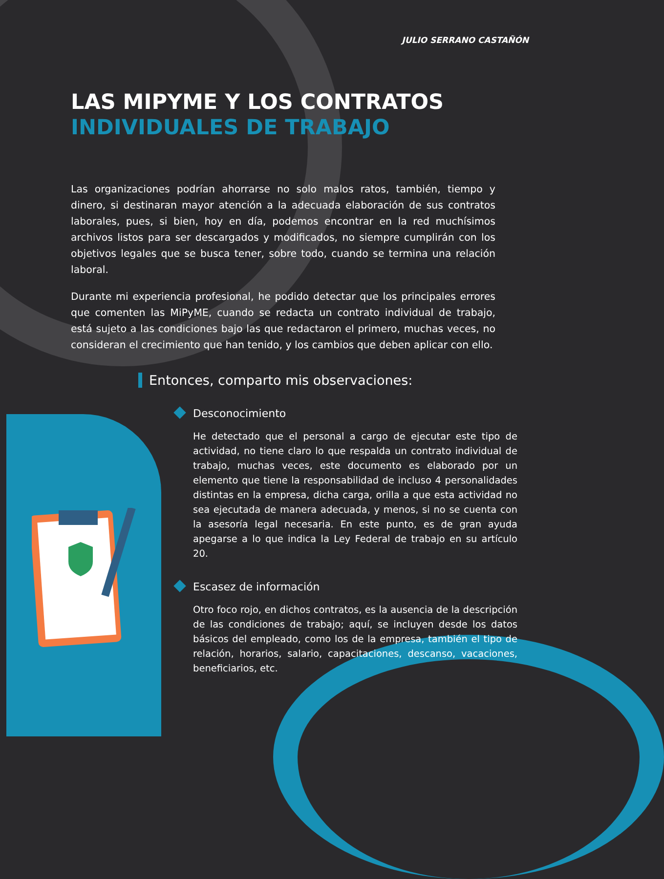JULIO SERRANO CASTAÑÓN
LAS MIPYME Y LOS CONTRATOS
INDIVIDUALES DE TRABAJO
Las organizaciones podrían ahorrarse no solo malos ratos, también, tiempo y dinero, si destinaran mayor atención a la adecuada elaboración de sus contratos laborales, pues, si bien, hoy en día, podemos encontrar en la red muchísimos archivos listos para ser descargados y modificados, no siempre cumplirán con los objetivos legales que se busca tener, sobre todo, cuando se termina una relación laboral.
Durante mi experiencia profesional, he podido detectar que los principales errores que comenten las MiPyME, cuando se redacta un contrato individual de trabajo, está sujeto a las condiciones bajo las que redactaron el primero, muchas veces, no consideran el crecimiento que han tenido, y los cambios que deben aplicar con ello.
Entonces, comparto mis observaciones:
Desconocimiento
He detectado que el personal a cargo de ejecutar este tipo de actividad, no tiene claro lo que respalda un contrato individual de trabajo, muchas veces, este documento es elaborado por un elemento que tiene la responsabilidad de incluso 4 personalidades distintas en la empresa, dicha carga, orilla a que esta actividad no sea ejecutada de manera adecuada, y menos, si no se cuenta con la asesoría legal necesaria. En este punto, es de gran ayuda apegarse a lo que indica la Ley Federal de trabajo en su artículo 20.
Escasez de información
Otro foco rojo, en dichos contratos, es la ausencia de la descripción de las condiciones de trabajo; aquí, se incluyen desde los datos básicos del empleado, como los de la empresa, también el tipo de relación, horarios, salario, capacitaciones, descanso, vacaciones, beneficiarios, etc.